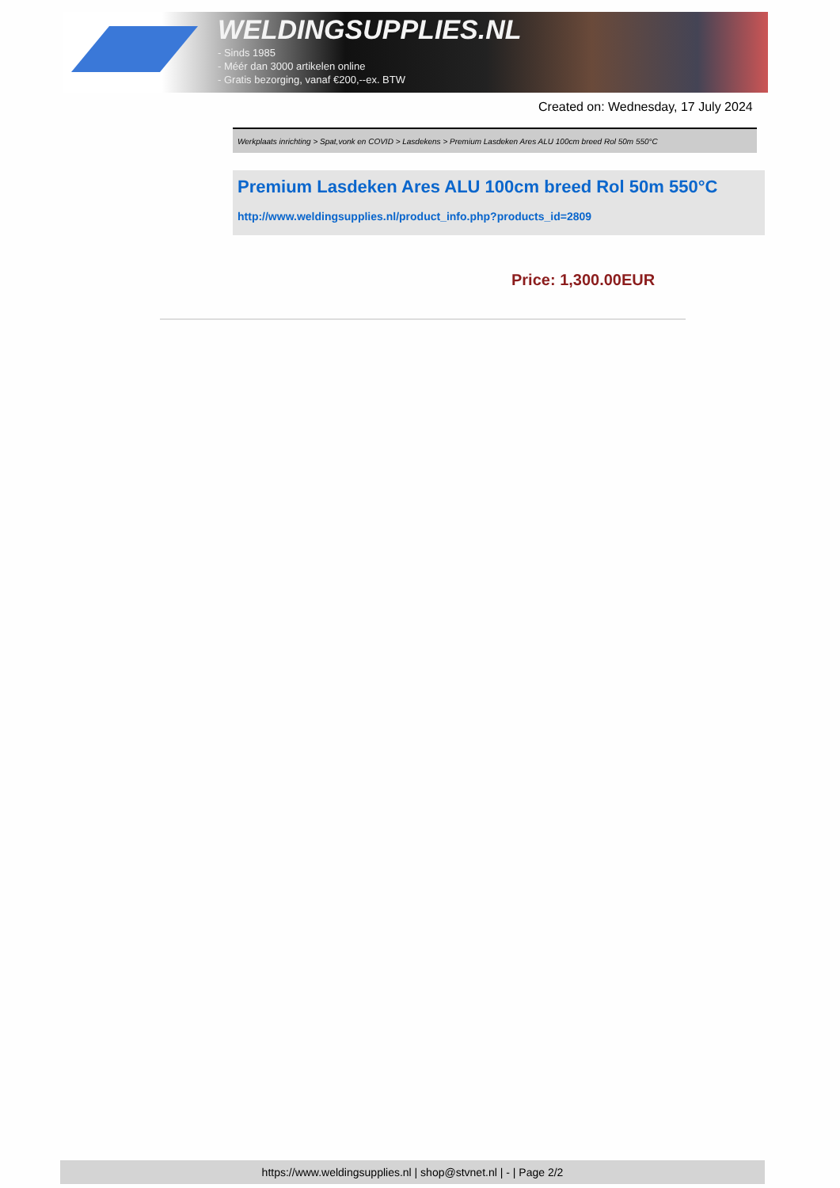WELDINGSUPPLIES.NL
- Sinds 1985
- Méér dan 3000 artikelen online
- Gratis bezorging, vanaf €200,--ex. BTW
Created on: Wednesday, 17 July 2024
Werkplaats inrichting > Spat,vonk en COVID > Lasdekens > Premium Lasdeken Ares ALU 100cm breed Rol 50m 550°C
Premium Lasdeken Ares ALU 100cm breed Rol 50m 550°C
http://www.weldingsupplies.nl/product_info.php?products_id=2809
Price: 1,300.00EUR
https://www.weldingsupplies.nl | shop@stvnet.nl | - | Page 2/2